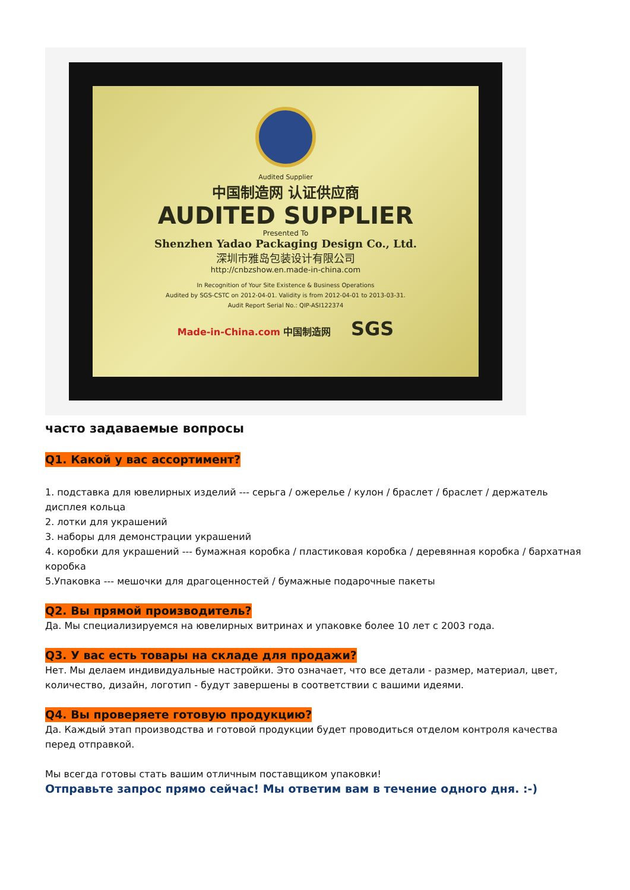Audited Supplier
中国制造网 认证供应商
AUDITED SUPPLIER
Presented To
Shenzhen Yadao Packaging Design Co., Ltd.
深圳市雅岛包装设计有限公司
http://cnbzshow.en.made-in-china.com
In Recognition of Your Site Existence & Business Operations
Audited by SGS-CSTC on 2012-04-01. Validity is from 2012-04-01 to 2013-03-31.
Audit Report Serial No.: QIP-ASI122374
Made-in-China.com 中国制造网 SGS
часто задаваемые вопросы
Q1. Какой у вас ассортимент?
1. подставка для ювелирных изделий --- серьга / ожерелье / кулон / браслет / браслет / держатель дисплея кольца
2. лотки для украшений
3. наборы для демонстрации украшений
4. коробки для украшений --- бумажная коробка / пластиковая коробка / деревянная коробка / бархатная коробка
5.Упаковка --- мешочки для драгоценностей / бумажные подарочные пакеты
Q2. Вы прямой производитель?
Да. Мы специализируемся на ювелирных витринах и упаковке более 10 лет с 2003 года.
Q3. У вас есть товары на складе для продажи?
Нет. Мы делаем индивидуальные настройки. Это означает, что все детали - размер, материал, цвет, количество, дизайн, логотип - будут завершены в соответствии с вашими идеями.
Q4. Вы проверяете готовую продукцию?
Да. Каждый этап производства и готовой продукции будет проводиться отделом контроля качества перед отправкой.
Мы всегда готовы стать вашим отличным поставщиком упаковки!
Отправьте запрос прямо сейчас! Мы ответим вам в течение одного дня. :-)